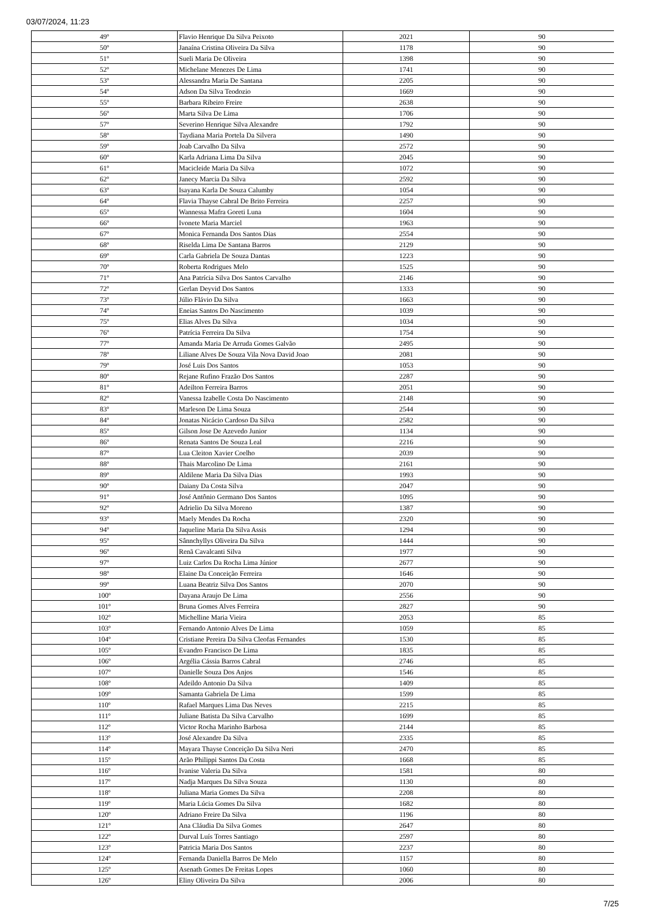03/07/2024, 11:23
| 49º | Flavio Henrique Da Silva Peixoto | 2021 | 90 |
| 50º | Janaína Cristina Oliveira Da Silva | 1178 | 90 |
| 51º | Sueli Maria De Oliveira | 1398 | 90 |
| 52º | Michelane Menezes De Lima | 1741 | 90 |
| 53º | Alessandra Maria De Santana | 2205 | 90 |
| 54º | Adson Da Silva Teodozio | 1669 | 90 |
| 55º | Barbara Ribeiro Freire | 2638 | 90 |
| 56º | Marta Silva De Lima | 1706 | 90 |
| 57º | Severino Henrique Silva Alexandre | 1792 | 90 |
| 58º | Taydiana Maria Portela Da Silvera | 1490 | 90 |
| 59º | Joab Carvalho Da Silva | 2572 | 90 |
| 60º | Karla Adriana Lima Da Silva | 2045 | 90 |
| 61º | Macicleide Maria Da Silva | 1072 | 90 |
| 62º | Janecy Marcia Da Silva | 2592 | 90 |
| 63º | Isayana Karla De Souza Calumby | 1054 | 90 |
| 64º | Flavia Thayse Cabral De Brito Ferreira | 2257 | 90 |
| 65º | Wannessa Mafra Goreti Luna | 1604 | 90 |
| 66º | Ivonete Maria Marciel | 1963 | 90 |
| 67º | Monica Fernanda Dos Santos Dias | 2554 | 90 |
| 68º | Riselda Lima De Santana Barros | 2129 | 90 |
| 69º | Carla Gabriela De Souza Dantas | 1223 | 90 |
| 70º | Roberta Rodrigues Melo | 1525 | 90 |
| 71º | Ana Patrícia Silva Dos Santos Carvalho | 2146 | 90 |
| 72º | Gerlan Deyvid Dos Santos | 1333 | 90 |
| 73º | Júlio Flávio Da Silva | 1663 | 90 |
| 74º | Eneias Santos Do Nascimento | 1039 | 90 |
| 75º | Elias Alves Da Silva | 1034 | 90 |
| 76º | Patrícia Ferreira Da Silva | 1754 | 90 |
| 77º | Amanda Maria De Arruda Gomes Galvão | 2495 | 90 |
| 78º | Liliane Alves De Souza Vila Nova David Joao | 2081 | 90 |
| 79º | José Luis Dos Santos | 1053 | 90 |
| 80º | Rejane Rufino Frazão Dos Santos | 2287 | 90 |
| 81º | Adeilton Ferreira Barros | 2051 | 90 |
| 82º | Vanessa Izabelle Costa Do Nascimento | 2148 | 90 |
| 83º | Marleson De Lima Souza | 2544 | 90 |
| 84º | Jonatas Nicácio Cardoso Da Silva | 2582 | 90 |
| 85º | Gilson Jose De Azevedo Junior | 1134 | 90 |
| 86º | Renata Santos De Souza Leal | 2216 | 90 |
| 87º | Lua Cleiton Xavier Coelho | 2039 | 90 |
| 88º | Thais Marcolino De Lima | 2161 | 90 |
| 89º | Aldilene Maria Da Silva Dias | 1993 | 90 |
| 90º | Daiany Da Costa Silva | 2047 | 90 |
| 91º | José Antônio Germano Dos Santos | 1095 | 90 |
| 92º | Adrielio Da Silva Moreno | 1387 | 90 |
| 93º | Maely Mendes Da Rocha | 2320 | 90 |
| 94º | Jaqueline Maria Da Silva Assis | 1294 | 90 |
| 95º | Sânnchyllys Oliveira Da Silva | 1444 | 90 |
| 96º | Renã Cavalcanti Silva | 1977 | 90 |
| 97º | Luiz Carlos Da Rocha Lima Júnior | 2677 | 90 |
| 98º | Elaine Da Conceição Ferreira | 1646 | 90 |
| 99º | Luana Beatriz Silva Dos Santos | 2070 | 90 |
| 100º | Dayana Araujo De Lima | 2556 | 90 |
| 101º | Bruna Gomes Alves Ferreira | 2827 | 90 |
| 102º | Michelline Maria Vieira | 2053 | 85 |
| 103º | Fernando Antonio Alves De Lima | 1059 | 85 |
| 104º | Cristiane Pereira Da Silva Cleofas Fernandes | 1530 | 85 |
| 105º | Evandro Francisco De Lima | 1835 | 85 |
| 106º | Argélia Cássia Barros Cabral | 2746 | 85 |
| 107º | Danielle Souza Dos Anjos | 1546 | 85 |
| 108º | Adeildo Antonio Da Silva | 1409 | 85 |
| 109º | Samanta Gabriela De Lima | 1599 | 85 |
| 110º | Rafael Marques Lima Das Neves | 2215 | 85 |
| 111º | Juliane Batista Da Silva Carvalho | 1699 | 85 |
| 112º | Victor Rocha Marinho Barbosa | 2144 | 85 |
| 113º | José Alexandre Da Silva | 2335 | 85 |
| 114º | Mayara Thayse Conceição Da Silva Neri | 2470 | 85 |
| 115º | Arão Philippi Santos Da Costa | 1668 | 85 |
| 116º | Ivanise Valeria Da Silva | 1581 | 80 |
| 117º | Nadja Marques Da Silva Souza | 1130 | 80 |
| 118º | Juliana Maria Gomes Da Silva | 2208 | 80 |
| 119º | Maria Lúcia Gomes Da Silva | 1682 | 80 |
| 120º | Adriano Freire Da Silva | 1196 | 80 |
| 121º | Ana Cláudia Da Silva Gomes | 2647 | 80 |
| 122º | Durval Luís Torres Santiago | 2597 | 80 |
| 123º | Patricia Maria Dos Santos | 2237 | 80 |
| 124º | Fernanda Daniella Barros De Melo | 1157 | 80 |
| 125º | Asenath Gomes De Freitas Lopes | 1060 | 80 |
| 126º | Eliny Oliveira Da Silva | 2006 | 80 |
7/25